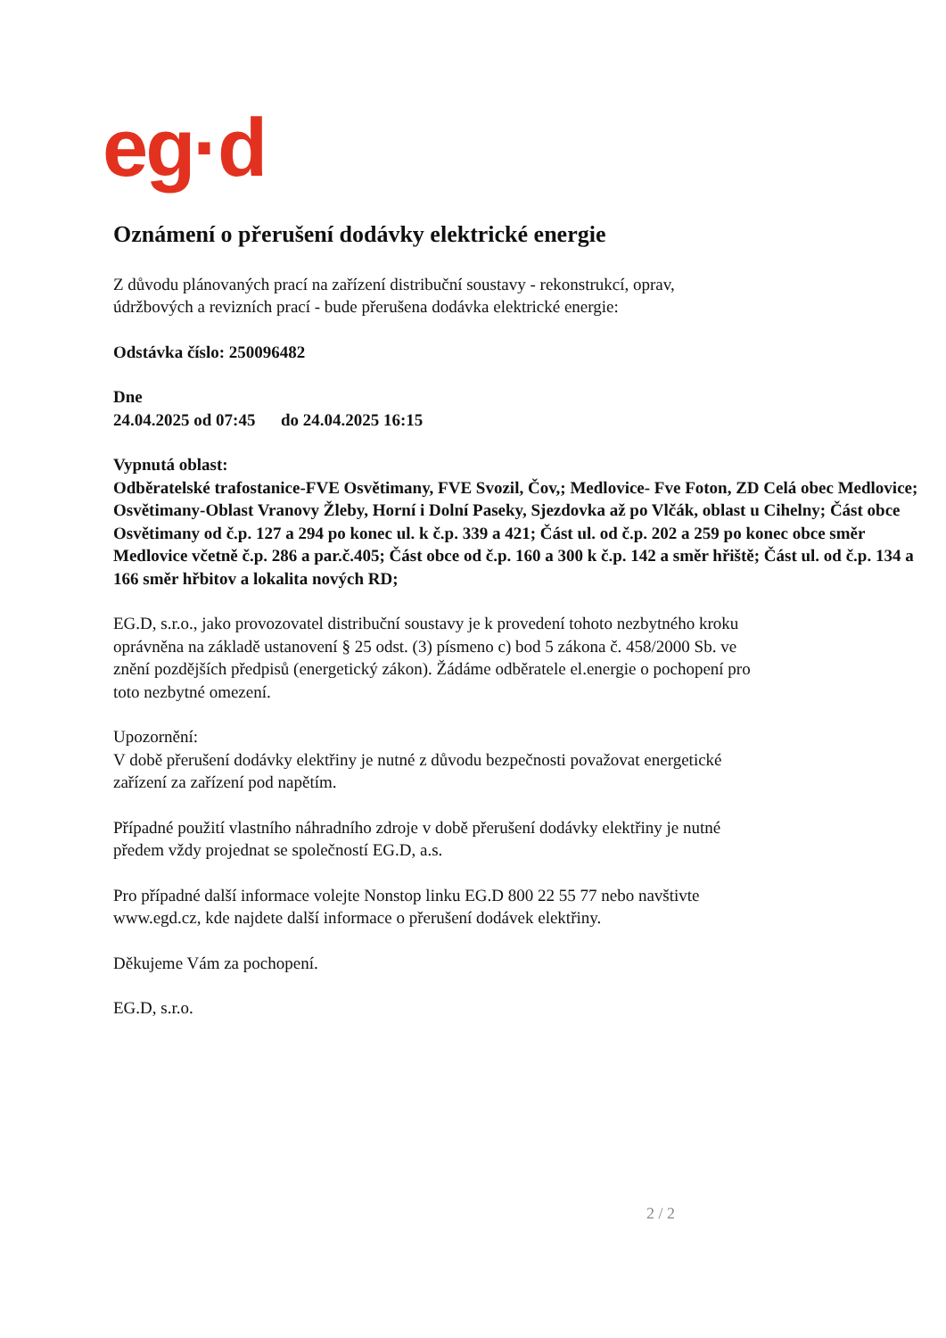eg·d
Oznámení o přerušení dodávky elektrické energie
Z důvodu plánovaných prací na zařízení distribuční soustavy - rekonstrukcí, oprav,
údržbových a revizních prací - bude přerušena dodávka elektrické energie:
Odstávka číslo: 250096482
Dne
24.04.2025 od 07:45 do 24.04.2025 16:15
Vypnutá oblast:
Odběratelské trafostanice-FVE Osvětimany, FVE Svozil, Čov,; Medlovice- Fve Foton, ZD Celá obec Medlovice; Osvětimany-Oblast Vranovy Žleby, Horní i Dolní Paseky, Sjezdovka až po Vlčák, oblast u Cihelny; Část obce Osvětimany od č.p. 127 a 294 po konec ul. k č.p. 339 a 421; Část ul. od č.p. 202 a 259 po konec obce směr Medlovice včetně č.p. 286 a par.č.405; Část obce od č.p. 160 a 300 k č.p. 142 a směr hřiště; Část ul. od č.p. 134 a 166 směr hřbitov a lokalita nových RD;
EG.D, s.r.o., jako provozovatel distribuční soustavy je k provedení tohoto nezbytného kroku
oprávněna na základě ustanovení § 25 odst. (3) písmeno c) bod 5 zákona č. 458/2000 Sb. ve
znění pozdějších předpisů (energetický zákon). Žádáme odběratele el.energie o pochopení pro
toto nezbytné omezení.
Upozornění:
V době přerušení dodávky elektřiny je nutné z důvodu bezpečnosti považovat energetické
zařízení za zařízení pod napětím.
Případné použití vlastního náhradního zdroje v době přerušení dodávky elektřiny je nutné
předem vždy projednat se společností EG.D, a.s.
Pro případné další informace volejte Nonstop linku EG.D 800 22 55 77 nebo navštivte
www.egd.cz, kde najdete další informace o přerušení dodávek elektřiny.
Děkujeme Vám za pochopení.
EG.D, s.r.o.
2 / 2